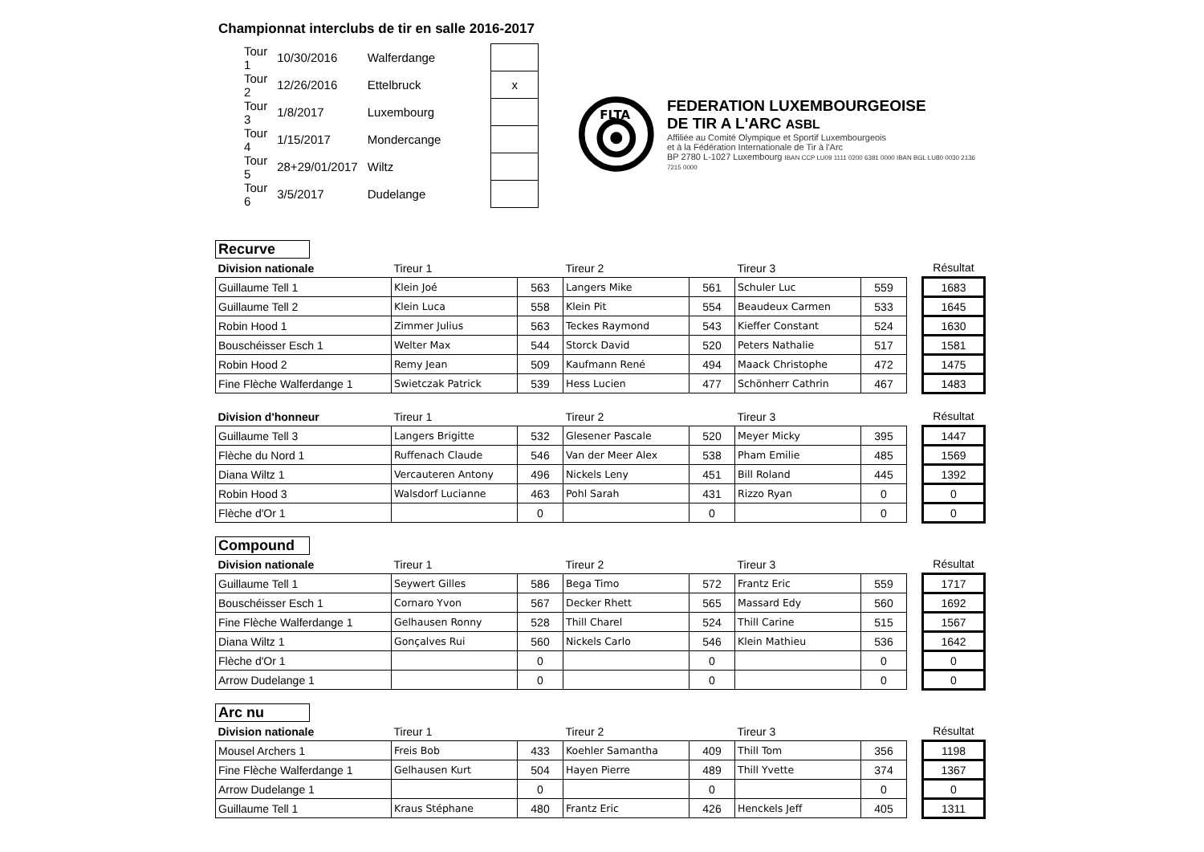Championnat interclubs de tir en salle 2016-2017
| Tour 1 | 10/30/2016 | Walferdange | | |
| Tour 2 | 12/26/2016 | Ettelbruck | | x |
| Tour 3 | 1/8/2017 | Luxembourg | | |
| Tour 4 | 1/15/2017 | Mondercange | | |
| Tour 5 | 28+29/01/2017 | Wiltz | | |
| Tour 6 | 3/5/2017 | Dudelange | | |
FLTA
FEDERATION LUXEMBOURGEOISE
DE TIR A L'ARC ASBL
Affiliée au Comité Olympique et Sportif Luxembourgeois
et à la Fédération Internationale de Tir à l'Arc
BP 2780 L-1027 Luxembourg IBAN CCP LU09 1111 0200 6381 0000 IBAN BGL LU80 0030 2136 7215 0000
Recurve
| Division nationale | Tireur 1 | | Tireur 2 | | Tireur 3 | | | Résultat |
| --- | --- | --- | --- | --- | --- | --- | --- | --- |
| Guillaume Tell 1 | Klein Joé | 563 | Langers Mike | 561 | Schuler Luc | 559 | | 1683 |
| Guillaume Tell 2 | Klein Luca | 558 | Klein Pit | 554 | Beaudeux Carmen | 533 | | 1645 |
| Robin Hood 1 | Zimmer Julius | 563 | Teckes Raymond | 543 | Kieffer Constant | 524 | | 1630 |
| Bouschéisser Esch 1 | Welter Max | 544 | Storck David | 520 | Peters Nathalie | 517 | | 1581 |
| Robin Hood 2 | Remy Jean | 509 | Kaufmann René | 494 | Maack Christophe | 472 | | 1475 |
| Fine Flèche Walferdange 1 | Swietczak Patrick | 539 | Hess Lucien | 477 | Schönherr Cathrin | 467 | | 1483 |
| Division d'honneur | Tireur 1 | | Tireur 2 | | Tireur 3 | | | Résultat |
| --- | --- | --- | --- | --- | --- | --- | --- | --- |
| Guillaume Tell 3 | Langers Brigitte | 532 | Glesener Pascale | 520 | Meyer Micky | 395 | | 1447 |
| Flèche du Nord 1 | Ruffenach Claude | 546 | Van der Meer Alex | 538 | Pham Emilie | 485 | | 1569 |
| Diana Wiltz 1 | Vercauteren Antony | 496 | Nickels Leny | 451 | Bill Roland | 445 | | 1392 |
| Robin Hood 3 | Walsdorf Lucianne | 463 | Pohl Sarah | 431 | Rizzo Ryan | 0 | | 0 |
| Flèche d'Or 1 | | 0 | | 0 | | 0 | | 0 |
Compound
| Division nationale | Tireur 1 | | Tireur 2 | | Tireur 3 | | | Résultat |
| --- | --- | --- | --- | --- | --- | --- | --- | --- |
| Guillaume Tell 1 | Seywert Gilles | 586 | Bega Timo | 572 | Frantz Eric | 559 | | 1717 |
| Bouschéisser Esch 1 | Cornaro Yvon | 567 | Decker Rhett | 565 | Massard Edy | 560 | | 1692 |
| Fine Flèche Walferdange 1 | Gelhausen Ronny | 528 | Thill Charel | 524 | Thill Carine | 515 | | 1567 |
| Diana Wiltz 1 | Gonçalves Rui | 560 | Nickels Carlo | 546 | Klein Mathieu | 536 | | 1642 |
| Flèche d'Or 1 | | 0 | | 0 | | 0 | | 0 |
| Arrow Dudelange 1 | | 0 | | 0 | | 0 | | 0 |
Arc nu
| Division nationale | Tireur 1 | | Tireur 2 | | Tireur 3 | | | Résultat |
| --- | --- | --- | --- | --- | --- | --- | --- | --- |
| Mousel Archers 1 | Freis Bob | 433 | Koehler Samantha | 409 | Thill Tom | 356 | | 1198 |
| Fine Flèche Walferdange 1 | Gelhausen Kurt | 504 | Hayen Pierre | 489 | Thill Yvette | 374 | | 1367 |
| Arrow Dudelange 1 | | 0 | | 0 | | 0 | | 0 |
| Guillaume Tell 1 | Kraus Stéphane | 480 | Frantz Eric | 426 | Henckels Jeff | 405 | | 1311 |